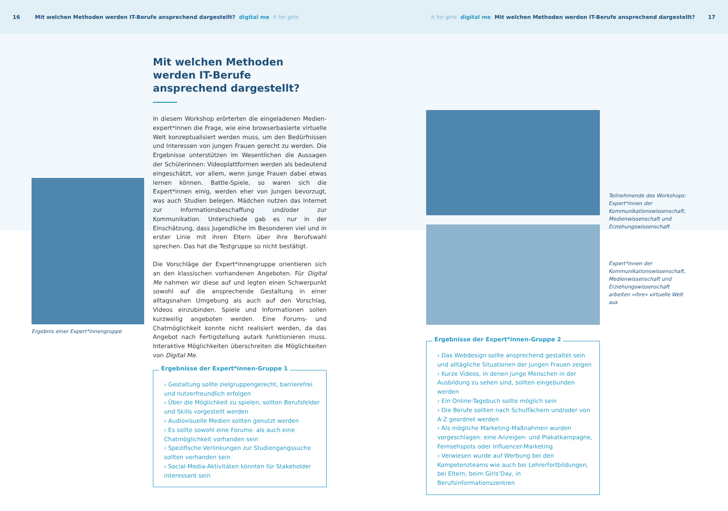16 Mit welchen Methoden werden IT-Berufe ansprechend dargestellt? digital me it for girls
it for girls digital me Mit welchen Methoden werden IT-Berufe ansprechend dargestellt? 17
Ergebnis einer Expert*innengruppe
Mit welchen Methoden werden IT-Berufe ansprechend dargestellt?
In diesem Workshop erörterten die eingeladenen Medien­expert*innen die Frage, wie eine browserbasierte virtuelle Welt konzeptualisiert werden muss, um den Bedürfnissen und Interessen von jungen Frauen gerecht zu werden. Die Ergebnisse unterstützen im Wesentlichen die Aussagen der Schülerinnen: Videoplattformen werden als bedeutend eingeschätzt, vor allem, wenn junge Frauen dabei etwas lernen können. Battle-Spiele, so waren sich die Expert*innen einig, werden eher von Jungen bevorzugt, was auch Studien belegen. Mädchen nutzen das Internet zur Informationsbeschaffung und/oder zur Kommunikation. Unterschiede gab es nur in der Einschätzung, dass Jugendliche im Besonderen viel und in erster Linie mit ihren Eltern über ihre Berufswahl sprechen. Das hat die Testgruppe so nicht bestätigt.
Die Vorschläge der Expert*innengruppe orientieren sich an den klassischen vorhandenen Angeboten. Für Digital Me nahmen wir diese auf und legten einen Schwerpunkt sowohl auf die ansprechende Gestaltung in einer alltagsnahen Umgebung als auch auf den Vorschlag, Videos einzubinden. Spiele und Informationen sollen kurzweilig angeboten werden. Eine Forums- und Chatmöglichkeit konnte nicht realisiert werden, da das Angebot nach Fertigstellung autark funktionieren muss. Interaktive Möglichkeiten überschreiten die Möglichkeiten von Digital Me.
Ergebnisse der Expert*innen-Gruppe 1
› Gestaltung sollte zielgruppengerecht, barrierefrei und nutzerfreundlich erfolgen
› Über die Möglichkeit zu spielen, sollten Berufsfelder und Skills vorgestellt werden
› Audiovisuelle Medien sollten genutzt werden
› Es sollte sowohl eine Forums- als auch eine Chatmöglichkeit vorhanden sein
› Spezifische Verlinkungen zur Studiengangssuche sollten vorhanden sein
› Social-Media-Aktivitäten könnten für Stakeholder interessant sein
Ergebnisse der Expert*innen-Gruppe 2
› Das Webdesign sollte ansprechend gestaltet sein und alltägliche Situationen der jungen Frauen zeigen
› Kurze Videos, in denen junge Menschen in der Ausbildung zu sehen sind, sollten eingebunden werden
› Ein Online-Tagebuch sollte möglich sein
› Die Berufe sollten nach Schulfächern und/oder von A-Z geordnet werden
› Als mögliche Marketing-Maßnahmen wurden vorgeschlagen: eine Anzeigen- und Plakatkampagne, Fernsehspots oder Influencer-Marketing
› Verwiesen wurde auf Werbung bei den Kompetenzteams wie auch bei Lehrerfortbildungen, bei Eltern, beim Girls’Day, in Berufsinformationszentren
Teilnehmende des Workshops: Expert*innen der Kommunikationswissenschaft, Medienwissenschaft und Erziehungswissenschaft
Expert*innen der Kommunikationswissenschaft, Medienwissenschaft und Erziehungswissenschaft arbeiten »ihre« virtuelle Welt aus